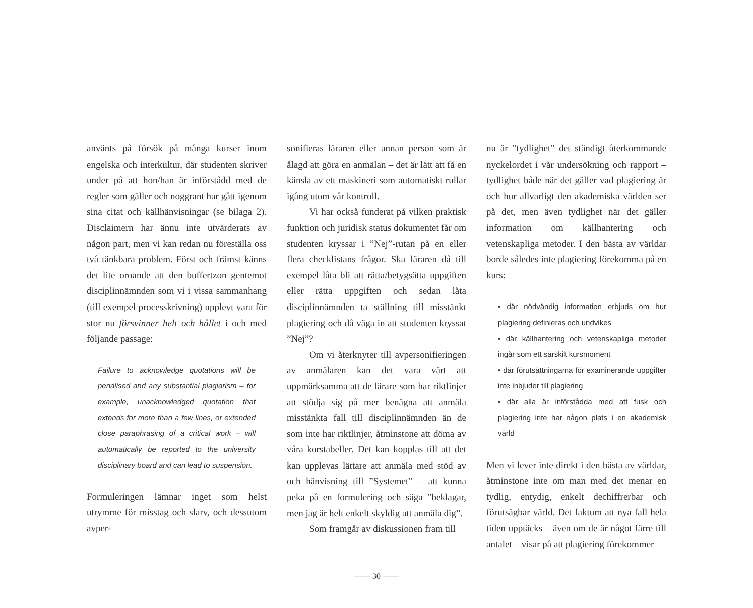använts på försök på många kurser inom engelska och interkultur, där studenten skriver under på att hon/han är införstådd med de regler som gäller och noggrant har gått igenom sina citat och källhänvisningar (se bilaga 2). Disclaimern har ännu inte utvärderats av någon part, men vi kan redan nu föreställa oss två tänkbara problem. Först och främst känns det lite oroande att den buffertzon gentemot disciplinnämnden som vi i vissa sammanhang (till exempel processkrivning) upplevt vara för stor nu försvinner helt och hållet i och med följande passage:
Failure to acknowledge quotations will be penalised and any substantial plagiarism – for example, unacknowledged quotation that extends for more than a few lines, or extended close paraphrasing of a critical work – will automatically be reported to the university disciplinary board and can lead to suspension.
Formuleringen lämnar inget som helst utrymme för misstag och slarv, och dessutom avper-
sonifieras läraren eller annan person som är ålagd att göra en anmälan – det är lätt att få en känsla av ett maskineri som automatiskt rullar igång utom vår kontroll.
Vi har också funderat på vilken praktisk funktion och juridisk status dokumentet får om studenten kryssar i ”Nej”-rutan på en eller flera checklistans frågor. Ska läraren då till exempel låta bli att rätta/betygsätta uppgiften eller rätta uppgiften och sedan låta disciplinnämnden ta ställning till misstänkt plagiering och då väga in att studenten kryssat ”Nej”?
Om vi återknyter till avpersonifieringen av anmälaren kan det vara värt att uppmärksamma att de lärare som har riktlinjer att stödja sig på mer benägna att anmäla misstänkta fall till disciplinnämnden än de som inte har riktlinjer, åtminstone att döma av våra korstabeller. Det kan kopplas till att det kan upplevas lättare att anmäla med stöd av och hänvisning till ”Systemet” – att kunna peka på en formulering och säga ”beklagar, men jag är helt enkelt skyldig att anmäla dig”.
Som framgår av diskussionen fram till
nu är ”tydlighet” det ständigt återkommande nyckelordet i vår undersökning och rapport – tydlighet både när det gäller vad plagiering är och hur allvarligt den akademiska världen ser på det, men även tydlighet när det gäller information om källhantering och vetenskapliga metoder. I den bästa av världar borde således inte plagiering förekomma på en kurs:
• där nödvändig information erbjuds om hur plagiering definieras och undvikes
• där källhantering och vetenskapliga metoder ingår som ett särskilt kursmoment
• där förutsättningarna för examinerande uppgifter inte inbjuder till plagiering
• där alla är införstådda med att fusk och plagiering inte har någon plats i en akademisk värld
Men vi lever inte direkt i den bästa av världar, åtminstone inte om man med det menar en tydlig, entydig, enkelt dechiffrerbar och förutsägbar värld. Det faktum att nya fall hela tiden upptäcks – även om de är något färre till antalet – visar på att plagiering förekommer
—— 30 ——